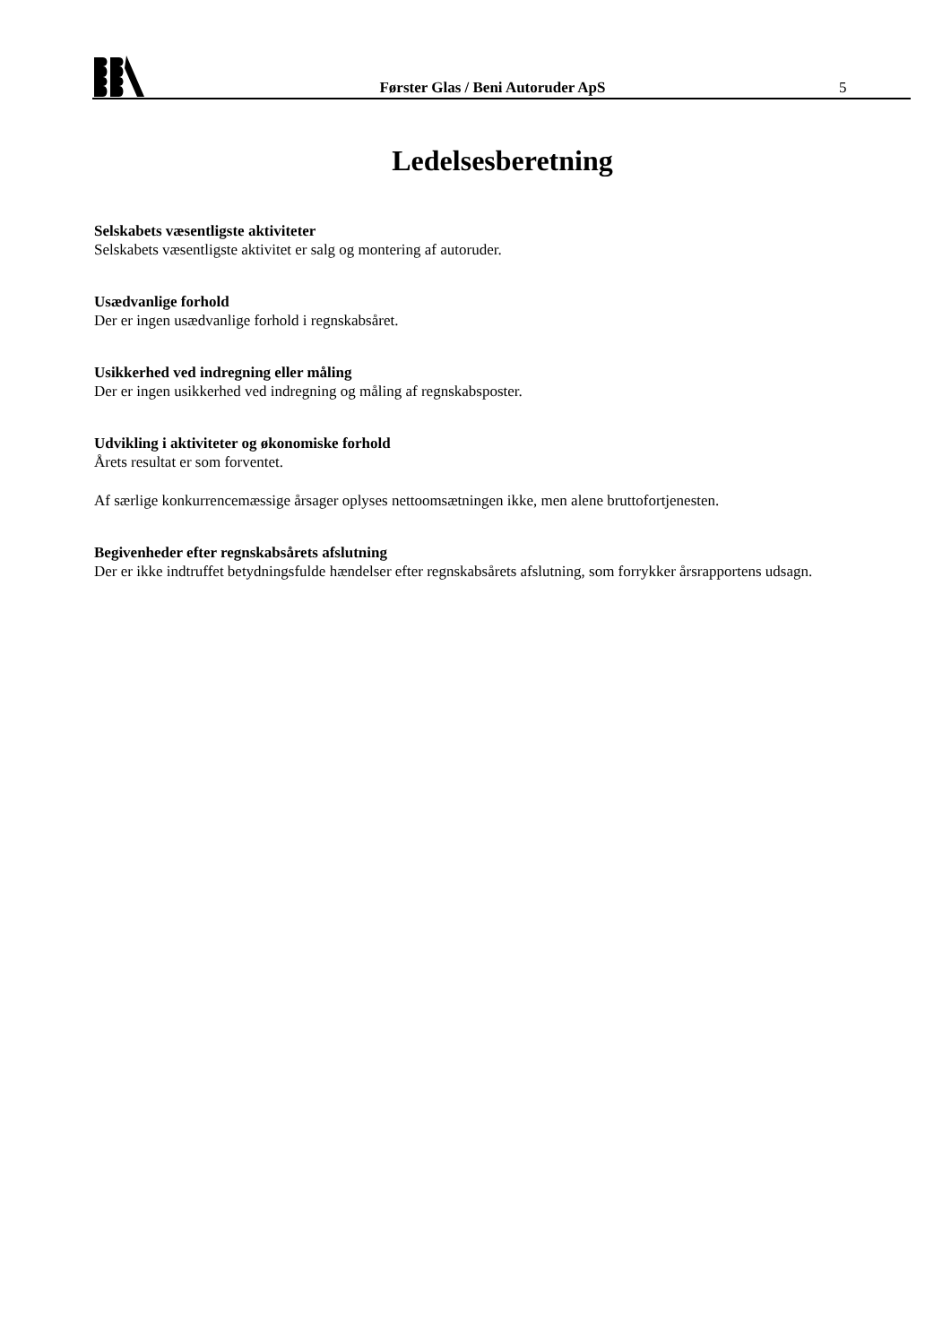Førster Glas / Beni Autoruder ApS
5
Ledelsesberetning
Selskabets væsentligste aktiviteter
Selskabets væsentligste aktivitet er salg og montering af autoruder.
Usædvanlige forhold
Der er ingen usædvanlige forhold i regnskabsåret.
Usikkerhed ved indregning eller måling
Der er ingen usikkerhed ved indregning og måling af regnskabsposter.
Udvikling i aktiviteter og økonomiske forhold
Årets resultat er som forventet.
Af særlige konkurrencemæssige årsager oplyses nettoomsætningen ikke, men alene bruttofortjenesten.
Begivenheder efter regnskabsårets afslutning
Der er ikke indtruffet betydningsfulde hændelser efter regnskabsårets afslutning, som forrykker årsrapportens udsagn.